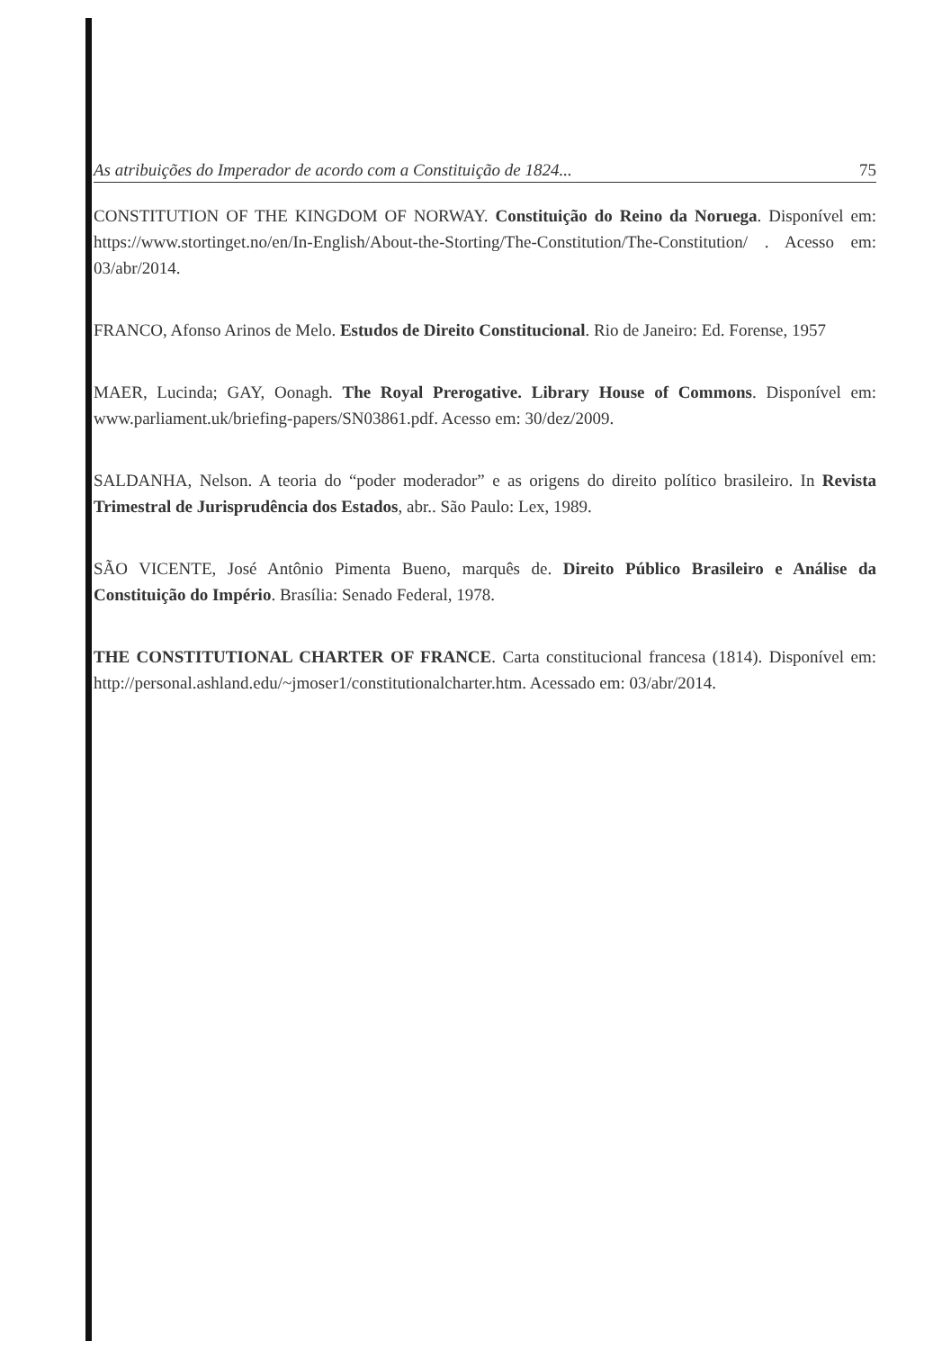As atribuições do Imperador de acordo com a Constituição de 1824... 75
CONSTITUTION OF THE KINGDOM OF NORWAY. Constituição do Reino da Noruega. Disponível em: https://www.stortinget.no/en/In-English/About-the-Storting/The-Constitution/The-Constitution/ . Acesso em: 03/abr/2014.
FRANCO, Afonso Arinos de Melo. Estudos de Direito Constitucional. Rio de Janeiro: Ed. Forense, 1957
MAER, Lucinda; GAY, Oonagh. The Royal Prerogative. Library House of Commons. Disponível em: www.parliament.uk/briefing-papers/SN03861.pdf. Acesso em: 30/dez/2009.
SALDANHA, Nelson. A teoria do “poder moderador” e as origens do direito político brasileiro. In Revista Trimestral de Jurisprudência dos Estados, abr.. São Paulo: Lex, 1989.
SÃO VICENTE, José Antônio Pimenta Bueno, marquês de. Direito Público Brasileiro e Análise da Constituição do Império. Brasília: Senado Federal, 1978.
THE CONSTITUTIONAL CHARTER OF FRANCE. Carta constitucional francesa (1814). Disponível em: http://personal.ashland.edu/~jmoser1/constitutionalcharter.htm. Acessado em: 03/abr/2014.